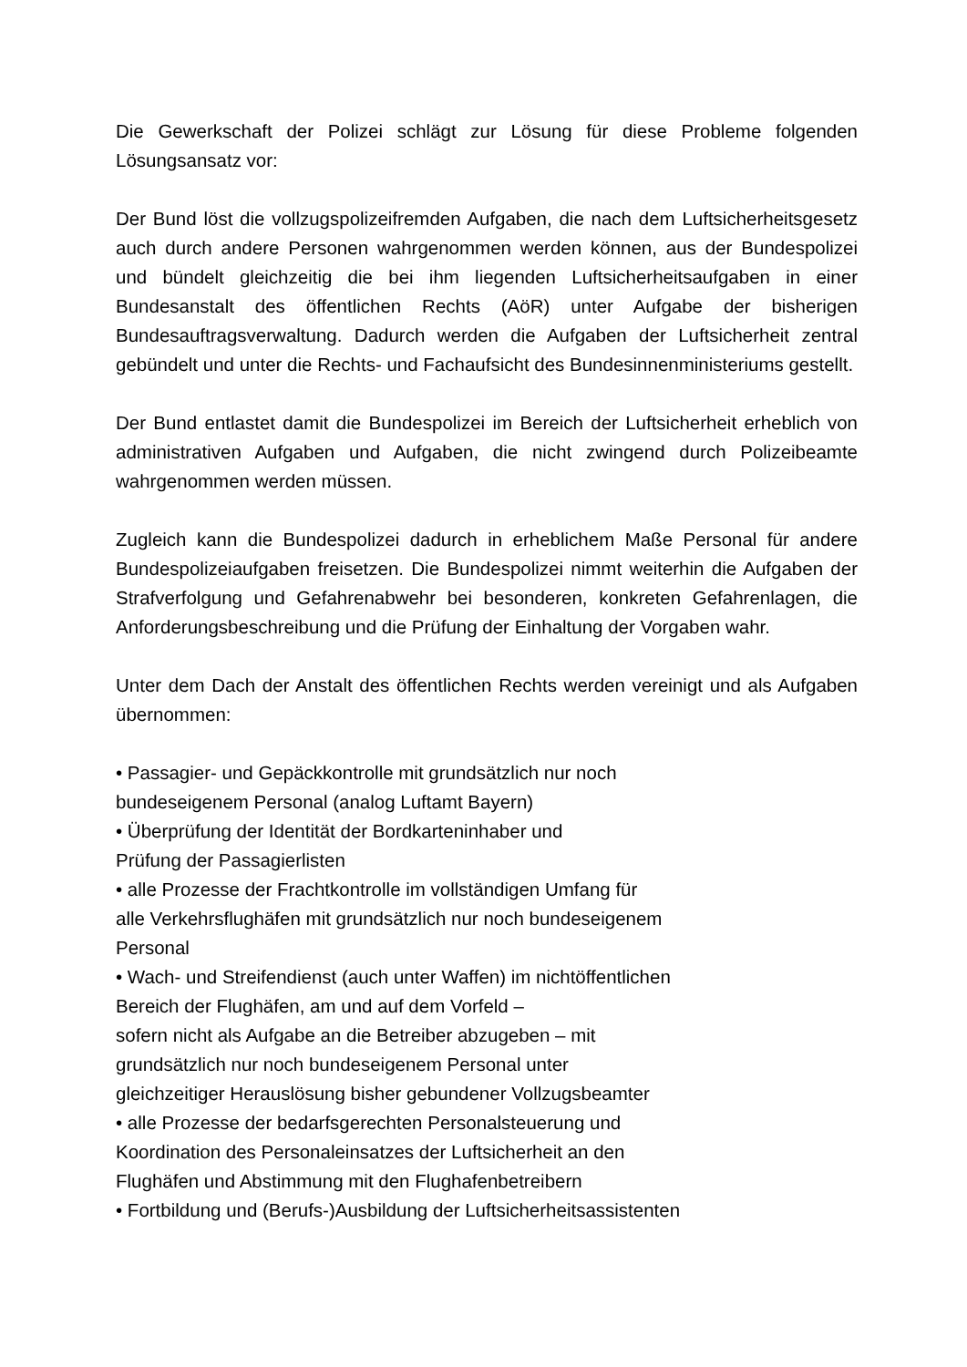Die Gewerkschaft der Polizei schlägt zur Lösung für diese Probleme folgenden Lösungsansatz vor:
Der Bund löst die vollzugspolizeifremden Aufgaben, die nach dem Luftsicherheitsgesetz auch durch andere Personen wahrgenommen werden können, aus der Bundespolizei und bündelt gleichzeitig die bei ihm liegenden Luftsicherheitsaufgaben in einer Bundesanstalt des öffentlichen Rechts (AöR) unter Aufgabe der bisherigen Bundesauftragsverwaltung. Dadurch werden die Aufgaben der Luftsicherheit zentral gebündelt und unter die Rechts- und Fachaufsicht des Bundesinnenministeriums gestellt.
Der Bund entlastet damit die Bundespolizei im Bereich der Luftsicherheit erheblich von administrativen Aufgaben und Aufgaben, die nicht zwingend durch Polizeibeamte wahrgenommen werden müssen.
Zugleich kann die Bundespolizei dadurch in erheblichem Maße Personal für andere Bundespolizeiaufgaben freisetzen. Die Bundespolizei nimmt weiterhin die Aufgaben der Strafverfolgung und Gefahrenabwehr bei besonderen, konkreten Gefahrenlagen, die Anforderungsbeschreibung und die Prüfung der Einhaltung der Vorgaben wahr.
Unter dem Dach der Anstalt des öffentlichen Rechts werden vereinigt und als Aufgaben übernommen:
• Passagier- und Gepäckkontrolle mit grundsätzlich nur noch
bundeseigenem Personal (analog Luftamt Bayern)
• Überprüfung der Identität der Bordkarteninhaber und
Prüfung der Passagierlisten
• alle Prozesse der Frachtkontrolle im vollständigen Umfang für
alle Verkehrsflughäfen mit grundsätzlich nur noch bundeseigenem
Personal
• Wach- und Streifendienst (auch unter Waffen) im nichtöffentlichen
Bereich der Flughäfen, am und auf dem Vorfeld –
sofern nicht als Aufgabe an die Betreiber abzugeben – mit
grundsätzlich nur noch bundeseigenem Personal unter
gleichzeitiger Herauslösung bisher gebundener Vollzugsbeamter
• alle Prozesse der bedarfsgerechten Personalsteuerung und
Koordination des Personaleinsatzes der Luftsicherheit an den
Flughäfen und Abstimmung mit den Flughafenbetreibern
• Fortbildung und (Berufs-)Ausbildung der Luftsicherheitsassistenten